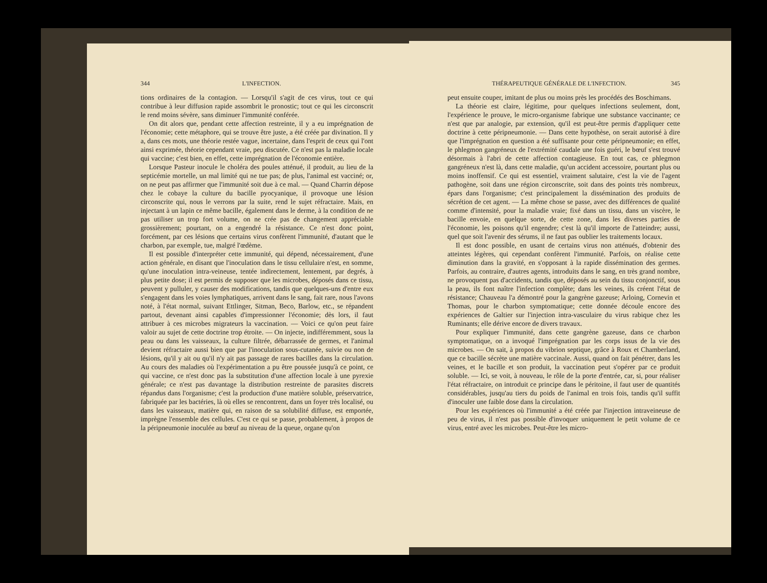344 L'INFECTION.
tions ordinaires de la contagion. — Lorsqu'il s'agit de ces virus, tout ce qui contribue à leur diffusion rapide assombrit le pronostic; tout ce qui les circonscrit le rend moins sévère, sans diminuer l'immunité conférée.
On dit alors que, pendant cette affection restreinte, il y a eu imprégnation de l'économie; cette métaphore, qui se trouve être juste, a été créée par divination. Il y a, dans ces mots, une théorie restée vague, incertaine, dans l'esprit de ceux qui l'ont ainsi exprimée, théorie cependant vraie, peu discutée. Ce n'est pas la maladie locale qui vaccine; c'est bien, en effet, cette imprégnation de l'économie entière.
Lorsque Pasteur inocule le choléra des poules atténué, il produit, au lieu de la septicémie mortelle, un mal limité qui ne tue pas; de plus, l'animal est vacciné; or, on ne peut pas affirmer que l'immunité soit due à ce mal. — Quand Charrin dépose chez le cobaye la culture du bacille pyocyanique, il provoque une lésion circonscrite qui, nous le verrons par la suite, rend le sujet réfractaire. Mais, en injectant à un lapin ce même bacille, également dans le derme, à la condition de ne pas utiliser un trop fort volume, on ne crée pas de changement appréciable grossièrement; pourtant, on a engendré la résistance. Ce n'est donc point, forcément, par ces lésions que certains virus confèrent l'immunité, d'autant que le charbon, par exemple, tue, malgré l'œdème.
Il est possible d'interpréter cette immunité, qui dépend, nécessairement, d'une action générale, en disant que l'inoculation dans le tissu cellulaire n'est, en somme, qu'une inoculation intra-veineuse, tentée indirectement, lentement, par degrés, à plus petite dose; il est permis de supposer que les microbes, déposés dans ce tissu, peuvent y pulluler, y causer des modifications, tandis que quelques-uns d'entre eux s'engagent dans les voies lymphatiques, arrivent dans le sang, fait rare, nous l'avons noté, à l'état normal, suivant Ettlinger, Sitman, Beco, Barlow, etc., se répandent partout, devenant ainsi capables d'impressionner l'économie; dès lors, il faut attribuer à ces microbes migrateurs la vaccination. — Voici ce qu'on peut faire valoir au sujet de cette doctrine trop étroite. — On injecte, indifféremment, sous la peau ou dans les vaisseaux, la culture filtrée, débarrassée de germes, et l'animal devient réfractaire aussi bien que par l'inoculation sous-cutanée, suivie ou non de lésions, qu'il y ait ou qu'il n'y ait pas passage de rares bacilles dans la circulation. Au cours des maladies où l'expérimentation a pu être poussée jusqu'à ce point, ce qui vaccine, ce n'est donc pas la substitution d'une affection locale à une pyrexie générale; ce n'est pas davantage la distribution restreinte de parasites discrets répandus dans l'organisme; c'est la production d'une matière soluble, préservatrice, fabriquée par les bactéries, là où elles se rencontrent, dans un foyer très localisé, ou dans les vaisseaux, matière qui, en raison de sa solubilité diffuse, est emportée, imprègne l'ensemble des cellules. C'est ce qui se passe, probablement, à propos de la péripneumonie inoculée au bœuf au niveau de la queue, organe qu'on
THÉRAPEUTIQUE GÉNÉRALE DE L'INFECTION. 345
peut ensuite couper, imitant de plus ou moins près les procédés des Boschimans.
La théorie est claire, légitime, pour quelques infections seulement, dont, l'expérience le prouve, le micro-organisme fabrique une substance vaccinante; ce n'est que par analogie, par extension, qu'il est peut-être permis d'appliquer cette doctrine à cette péripneumonie. — Dans cette hypothèse, on serait autorisé à dire que l'imprégnation en question a été suffisante pour cette péripneumonie; en effet, le phlegmon gangréneux de l'extrémité caudale une fois guéri, le bœuf s'est trouvé désormais à l'abri de cette affection contagieuse. En tout cas, ce phlegmon gangréneux n'est là, dans cette maladie, qu'un accident accessoire, pourtant plus ou moins inoffensif. Ce qui est essentiel, vraiment salutaire, c'est la vie de l'agent pathogène, soit dans une région circonscrite, soit dans des points très nombreux, épars dans l'organisme; c'est principalement la dissémination des produits de sécrétion de cet agent. — La même chose se passe, avec des différences de qualité comme d'intensité, pour la maladie vraie; fixé dans un tissu, dans un viscère, le bacille envoie, en quelque sorte, de cette zone, dans les diverses parties de l'économie, les poisons qu'il engendre; c'est là qu'il importe de l'atteindre; aussi, quel que soit l'avenir des sérums, il ne faut pas oublier les traitements locaux.
Il est donc possible, en usant de certains virus non atténués, d'obtenir des atteintes légères, qui cependant confèrent l'immunité. Parfois, on réalise cette diminution dans la gravité, en s'opposant à la rapide dissémination des germes. Parfois, au contraire, d'autres agents, introduits dans le sang, en très grand nombre, ne provoquent pas d'accidents, tandis que, déposés au sein du tissu conjonctif, sous la peau, ils font naître l'infection complète; dans les veines, ils créent l'état de résistance; Chauveau l'a démontré pour la gangrène gazeuse; Arloing, Cornevin et Thomas, pour le charbon symptomatique; cette donnée découle encore des expériences de Galtier sur l'injection intra-vasculaire du virus rabique chez les Ruminants; elle dérive encore de divers travaux.
Pour expliquer l'immunité, dans cette gangrène gazeuse, dans ce charbon symptomatique, on a invoqué l'imprégnation par les corps issus de la vie des microbes. — On sait, à propos du vibrion septique, grâce à Roux et Chamberland, que ce bacille sécrète une matière vaccinale. Aussi, quand on fait pénétrer, dans les veines, et le bacille et son produit, la vaccination peut s'opérer par ce produit soluble. — Ici, se voit, à nouveau, le rôle de la porte d'entrée, car, si, pour réaliser l'état réfractaire, on introduit ce principe dans le péritoine, il faut user de quantités considérables, jusqu'au tiers du poids de l'animal en trois fois, tandis qu'il suffit d'inoculer une faible dose dans la circulation.
Pour les expériences où l'immunité a été créée par l'injection intraveineuse de peu de virus, il n'est pas possible d'invoquer uniquement le petit volume de ce virus, entré avec les microbes. Peut-être les micro-